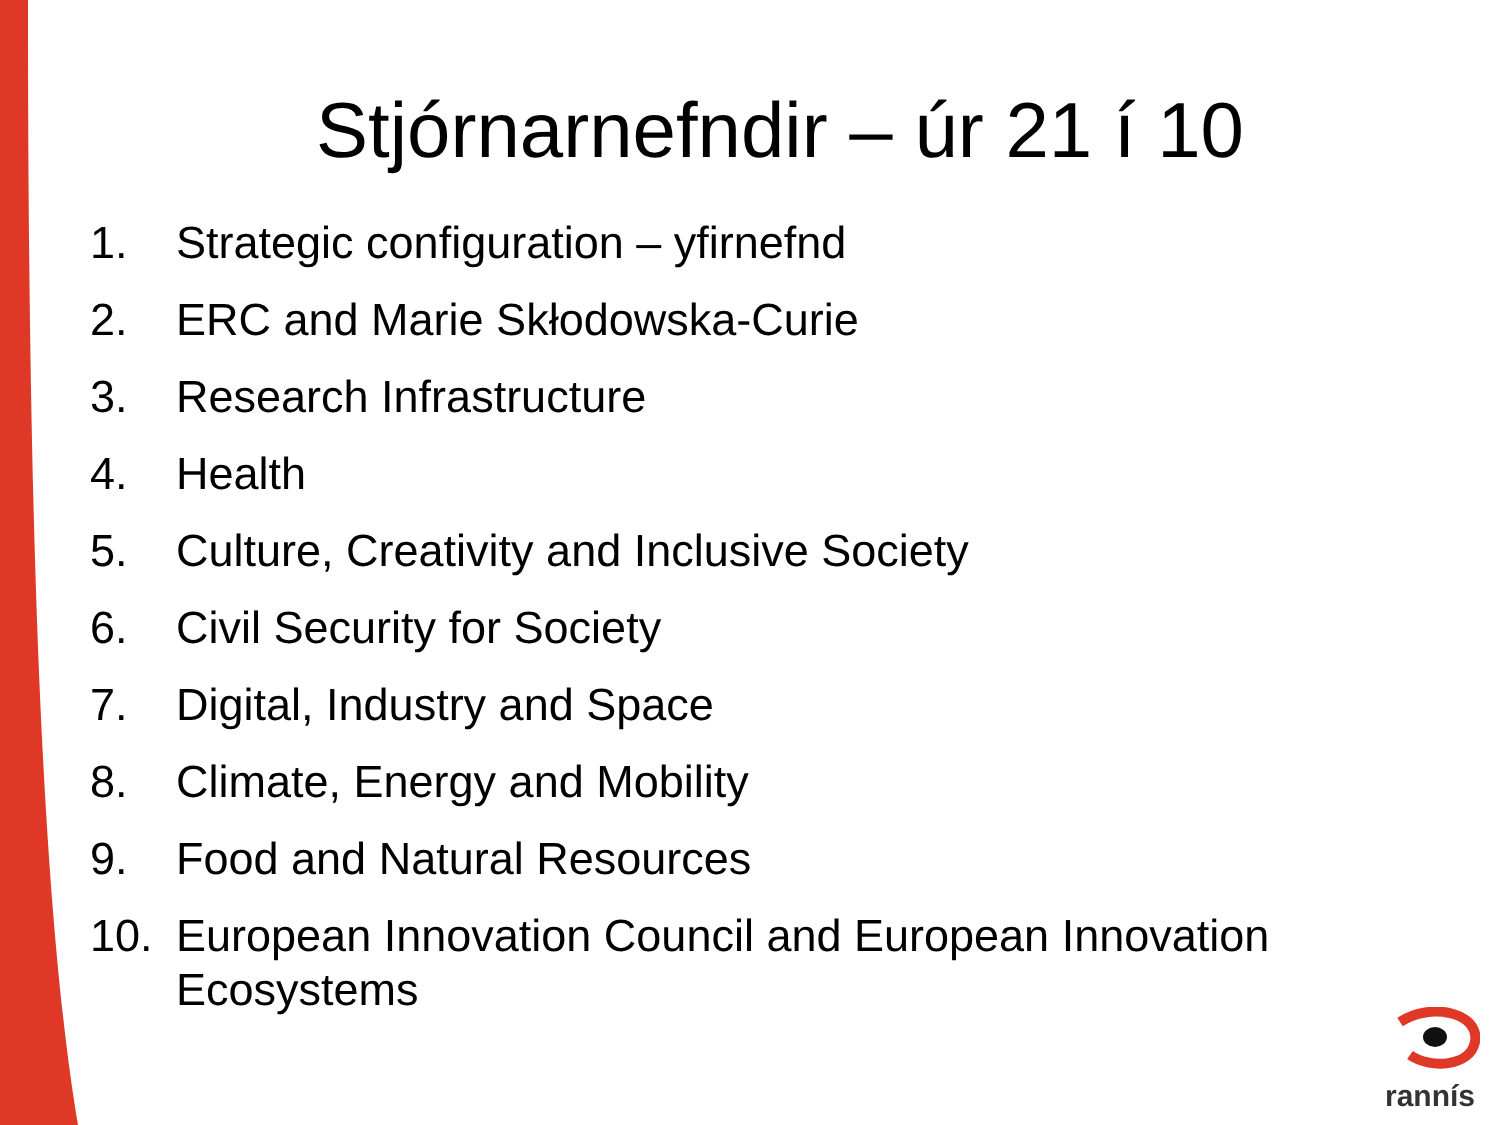Stjórnarnefndir – úr 21 í 10
1. Strategic configuration – yfirnefnd
2. ERC and Marie Skłodowska-Curie
3. Research Infrastructure
4. Health
5. Culture, Creativity and Inclusive Society
6. Civil Security for Society
7. Digital, Industry and Space
8. Climate, Energy and Mobility
9. Food and Natural Resources
10. European Innovation Council and European Innovation Ecosystems
rannís